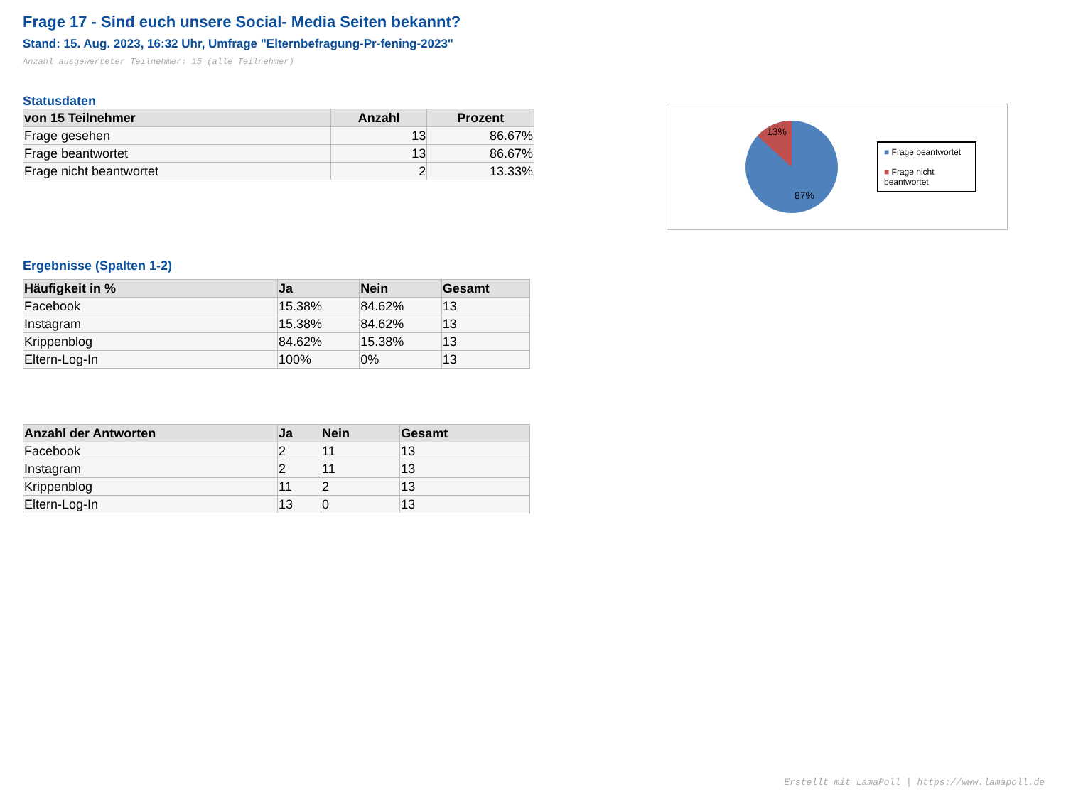Frage 17 - Sind euch unsere Social- Media Seiten bekannt?
Stand: 15. Aug. 2023, 16:32 Uhr, Umfrage "Elternbefragung-Pr-fening-2023"
Anzahl ausgewerteter Teilnehmer: 15 (alle Teilnehmer)
Statusdaten
| von 15 Teilnehmer | Anzahl | Prozent |
| --- | --- | --- |
| Frage gesehen | 13 | 86.67% |
| Frage beantwortet | 13 | 86.67% |
| Frage nicht beantwortet | 2 | 13.33% |
13%
87%
■ Frage beantwortet
■ Frage nicht beantwortet
Ergebnisse (Spalten 1-2)
| Häufigkeit in % | Ja | Nein | Gesamt |
| --- | --- | --- | --- |
| Facebook | 15.38% | 84.62% | 13 |
| Instagram | 15.38% | 84.62% | 13 |
| Krippenblog | 84.62% | 15.38% | 13 |
| Eltern-Log-In | 100% | 0% | 13 |
| Anzahl der Antworten | Ja | Nein | Gesamt |
| --- | --- | --- | --- |
| Facebook | 2 | 11 | 13 |
| Instagram | 2 | 11 | 13 |
| Krippenblog | 11 | 2 | 13 |
| Eltern-Log-In | 13 | 0 | 13 |
Erstellt mit LamaPoll | https://www.lamapoll.de